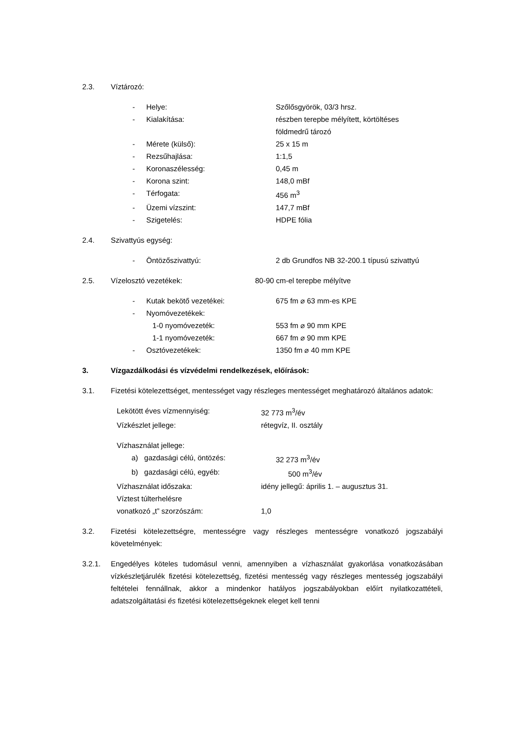2.3. Víztározó:
- Helye: Szőlősgyörök, 03/3 hrsz.
- Kialakítása: részben terepbe mélyített, körtöltéses
földmedrű tározó
- Mérete (külső): 25 x 15 m
- Rezsűhajlása: 1:1,5
- Koronaszélesség: 0,45 m
- Korona szint: 148,0 mBf
- Térfogata: 456 m<sup>3</sup>
- Üzemi vízszint: 147,7 mBf
- Szigetelés: HDPE fólia
2.4. Szivattyús egység:
- Öntözőszivattyú: 2 db Grundfos NB 32-200.1 típusú szivattyú
2.5. Vízelosztó vezetékek: 80-90 cm-el terepbe mélyítve
- Kutak bekötő vezetékei: 675 fm ⌀ 63 mm-es KPE
- Nyomóvezetékek:
1-0 nyomóvezeték: 553 fm ⌀ 90 mm KPE
1-1 nyomóvezeték: 667 fm ⌀ 90 mm KPE
- Osztóvezetékek: 1350 fm ⌀ 40 mm KPE
3. Vízgazdálkodási és vízvédelmi rendelkezések, előírások:
3.1.
Fizetési kötelezettséget, mentességet vagy részleges mentességet meghatározó általános adatok:
Lekötött éves vízmennyiség: 32 773 m<sup>3</sup>/év
Vízkészlet jellege: rétegvíz, II. osztály
Vízhasználat jellege:
a) gazdasági célú, öntözés: 32 273 m<sup>3</sup>/év
b) gazdasági célú, egyéb: 500 m<sup>3</sup>/év
Vízhasználat időszaka: idény jellegű: április 1. – augusztus 31.
Víztest túlterhelésre
vonatkozó „t” szorzószám: 1,0
3.2.
Fizetési kötelezettségre, mentességre vagy részleges mentességre vonatkozó jogszabályi követelmények:
3.2.1.
Engedélyes köteles tudomásul venni, amennyiben a vízhasználat gyakorlása vonatkozásában vízkészletjárulék fizetési kötelezettség, fizetési mentesség vagy részleges mentesség jogszabályi feltételei fennállnak, akkor a mindenkor hatályos jogszabályokban előírt nyilatkozattételi, adatszolgáltatási és fizetési kötelezettségeknek eleget kell tenni